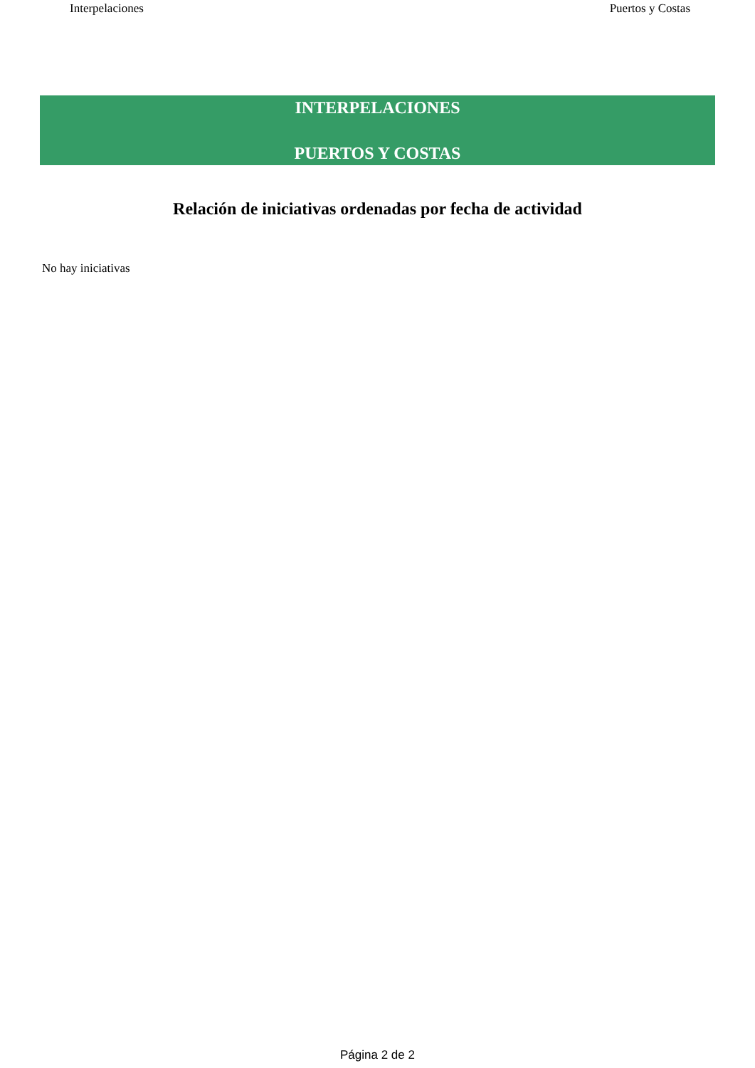Interpelaciones Puertos y Costas
INTERPELACIONES
PUERTOS Y COSTAS
Relación de iniciativas ordenadas por fecha de actividad
No hay iniciativas
Página 2 de 2